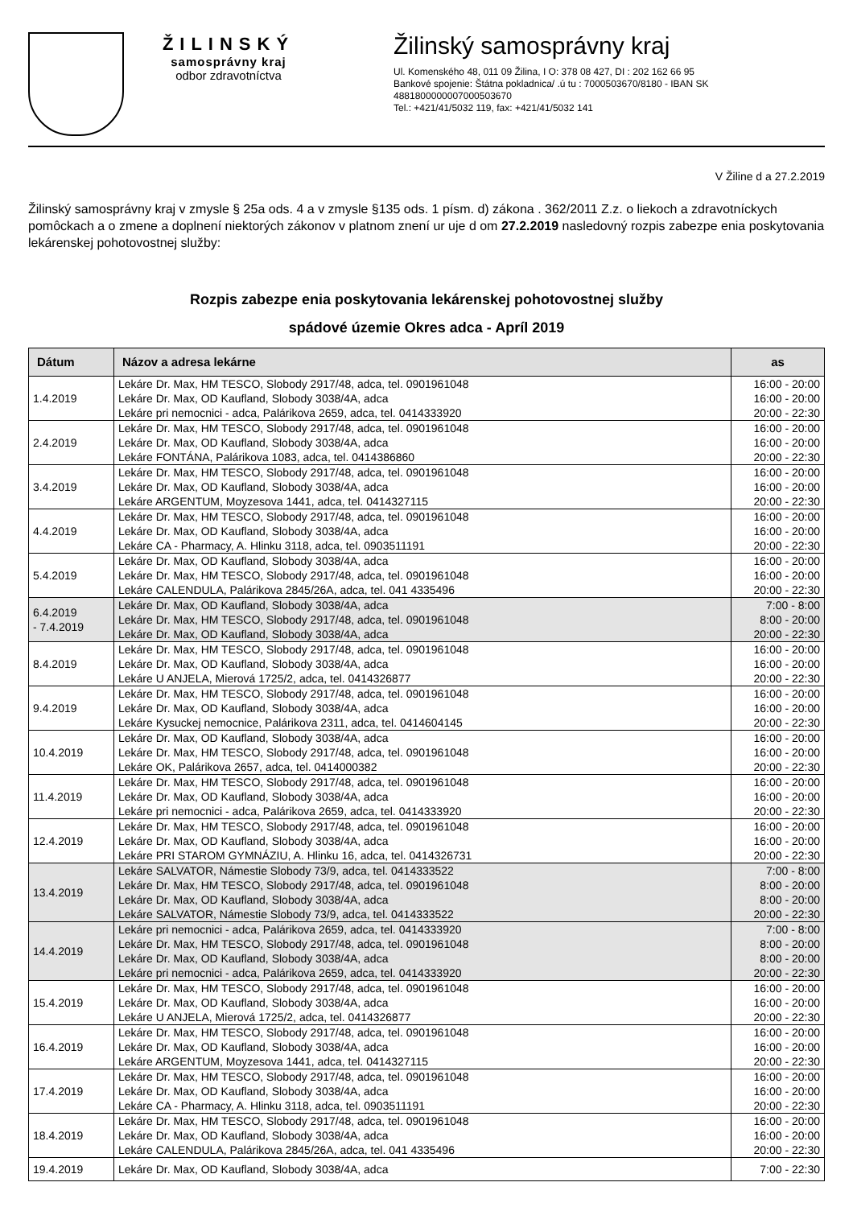ŽILINSKÝ
samosprávny kraj
odbor zdravotníctva
Žilinský samosprávny kraj
Ul. Komenského 48, 011 09 Žilina, I O: 378 08 427, DI : 202 162 66 95
Bankové spojenie: Štátna pokladnica/ .ú tu : 7000503670/8180 - IBAN SK
4881800000007000503670
Tel.: +421/41/5032 119, fax: +421/41/5032 141
V Žiline d a 27.2.2019
Žilinský samosprávny kraj v zmysle § 25a ods. 4 a v zmysle §135 ods. 1 písm. d) zákona . 362/2011 Z.z. o liekoch a zdravotníckych pomôckach a o zmene a doplnení niektorých zákonov v platnom znení ur uje d om 27.2.2019 nasledovný rozpis zabezpe enia poskytovania lekárenskej pohotovostnej služby:
Rozpis zabezpe enia poskytovania lekárenskej pohotovostnej služby
spádové územie Okres adca - Apríl 2019
| Dátum | Názov a adresa lekárne | as |
| --- | --- | --- |
| 1.4.2019 | Lekáre Dr. Max, HM TESCO, Slobody 2917/48, adca, tel. 0901961048 Lekáre Dr. Max, OD Kaufland, Slobody 3038/4A, adca Lekáre pri nemocnici - adca, Palárikova 2659, adca, tel. 0414333920 | 16:00 - 20:00 16:00 - 20:00 20:00 - 22:30 |
| 2.4.2019 | Lekáre Dr. Max, HM TESCO, Slobody 2917/48, adca, tel. 0901961048 Lekáre Dr. Max, OD Kaufland, Slobody 3038/4A, adca Lekáre FONTÁNA, Palárikova 1083, adca, tel. 0414386860 | 16:00 - 20:00 16:00 - 20:00 20:00 - 22:30 |
| 3.4.2019 | Lekáre Dr. Max, HM TESCO, Slobody 2917/48, adca, tel. 0901961048 Lekáre Dr. Max, OD Kaufland, Slobody 3038/4A, adca Lekáre ARGENTUM, Moyzesova 1441, adca, tel. 0414327115 | 16:00 - 20:00 16:00 - 20:00 20:00 - 22:30 |
| 4.4.2019 | Lekáre Dr. Max, HM TESCO, Slobody 2917/48, adca, tel. 0901961048 Lekáre Dr. Max, OD Kaufland, Slobody 3038/4A, adca Lekáre CA - Pharmacy, A. Hlinku 3118, adca, tel. 0903511191 | 16:00 - 20:00 16:00 - 20:00 20:00 - 22:30 |
| 5.4.2019 | Lekáre Dr. Max, OD Kaufland, Slobody 3038/4A, adca Lekáre Dr. Max, HM TESCO, Slobody 2917/48, adca, tel. 0901961048 Lekáre CALENDULA, Palárikova 2845/26A, adca, tel. 041 4335496 | 16:00 - 20:00 16:00 - 20:00 20:00 - 22:30 |
| 6.4.2019 - 7.4.2019 | Lekáre Dr. Max, OD Kaufland, Slobody 3038/4A, adca Lekáre Dr. Max, HM TESCO, Slobody 2917/48, adca, tel. 0901961048 Lekáre Dr. Max, OD Kaufland, Slobody 3038/4A, adca | 7:00 - 8:00 8:00 - 20:00 20:00 - 22:30 |
| 8.4.2019 | Lekáre Dr. Max, HM TESCO, Slobody 2917/48, adca, tel. 0901961048 Lekáre Dr. Max, OD Kaufland, Slobody 3038/4A, adca Lekáre U ANJELA, Mierová 1725/2, adca, tel. 0414326877 | 16:00 - 20:00 16:00 - 20:00 20:00 - 22:30 |
| 9.4.2019 | Lekáre Dr. Max, HM TESCO, Slobody 2917/48, adca, tel. 0901961048 Lekáre Dr. Max, OD Kaufland, Slobody 3038/4A, adca Lekáre Kysuckej nemocnice, Palárikova 2311, adca, tel. 0414604145 | 16:00 - 20:00 16:00 - 20:00 20:00 - 22:30 |
| 10.4.2019 | Lekáre Dr. Max, OD Kaufland, Slobody 3038/4A, adca Lekáre Dr. Max, HM TESCO, Slobody 2917/48, adca, tel. 0901961048 Lekáre OK, Palárikova 2657, adca, tel. 0414000382 | 16:00 - 20:00 16:00 - 20:00 20:00 - 22:30 |
| 11.4.2019 | Lekáre Dr. Max, HM TESCO, Slobody 2917/48, adca, tel. 0901961048 Lekáre Dr. Max, OD Kaufland, Slobody 3038/4A, adca Lekáre pri nemocnici - adca, Palárikova 2659, adca, tel. 0414333920 | 16:00 - 20:00 16:00 - 20:00 20:00 - 22:30 |
| 12.4.2019 | Lekáre Dr. Max, HM TESCO, Slobody 2917/48, adca, tel. 0901961048 Lekáre Dr. Max, OD Kaufland, Slobody 3038/4A, adca Lekáre PRI STAROM GYMNÁZIU, A. Hlinku 16, adca, tel. 0414326731 | 16:00 - 20:00 16:00 - 20:00 20:00 - 22:30 |
| 13.4.2019 | Lekáre SALVATOR, Námestie Slobody 73/9, adca, tel. 0414333522 Lekáre Dr. Max, HM TESCO, Slobody 2917/48, adca, tel. 0901961048 Lekáre Dr. Max, OD Kaufland, Slobody 3038/4A, adca Lekáre SALVATOR, Námestie Slobody 73/9, adca, tel. 0414333522 | 7:00 - 8:00 8:00 - 20:00 8:00 - 20:00 20:00 - 22:30 |
| 14.4.2019 | Lekáre pri nemocnici - adca, Palárikova 2659, adca, tel. 0414333920 Lekáre Dr. Max, HM TESCO, Slobody 2917/48, adca, tel. 0901961048 Lekáre Dr. Max, OD Kaufland, Slobody 3038/4A, adca Lekáre pri nemocnici - adca, Palárikova 2659, adca, tel. 0414333920 | 7:00 - 8:00 8:00 - 20:00 8:00 - 20:00 20:00 - 22:30 |
| 15.4.2019 | Lekáre Dr. Max, HM TESCO, Slobody 2917/48, adca, tel. 0901961048 Lekáre Dr. Max, OD Kaufland, Slobody 3038/4A, adca Lekáre U ANJELA, Mierová 1725/2, adca, tel. 0414326877 | 16:00 - 20:00 16:00 - 20:00 20:00 - 22:30 |
| 16.4.2019 | Lekáre Dr. Max, HM TESCO, Slobody 2917/48, adca, tel. 0901961048 Lekáre Dr. Max, OD Kaufland, Slobody 3038/4A, adca Lekáre ARGENTUM, Moyzesova 1441, adca, tel. 0414327115 | 16:00 - 20:00 16:00 - 20:00 20:00 - 22:30 |
| 17.4.2019 | Lekáre Dr. Max, HM TESCO, Slobody 2917/48, adca, tel. 0901961048 Lekáre Dr. Max, OD Kaufland, Slobody 3038/4A, adca Lekáre CA - Pharmacy, A. Hlinku 3118, adca, tel. 0903511191 | 16:00 - 20:00 16:00 - 20:00 20:00 - 22:30 |
| 18.4.2019 | Lekáre Dr. Max, HM TESCO, Slobody 2917/48, adca, tel. 0901961048 Lekáre Dr. Max, OD Kaufland, Slobody 3038/4A, adca Lekáre CALENDULA, Palárikova 2845/26A, adca, tel. 041 4335496 | 16:00 - 20:00 16:00 - 20:00 20:00 - 22:30 |
| 19.4.2019 | Lekáre Dr. Max, OD Kaufland, Slobody 3038/4A, adca | 7:00 - 22:30 |